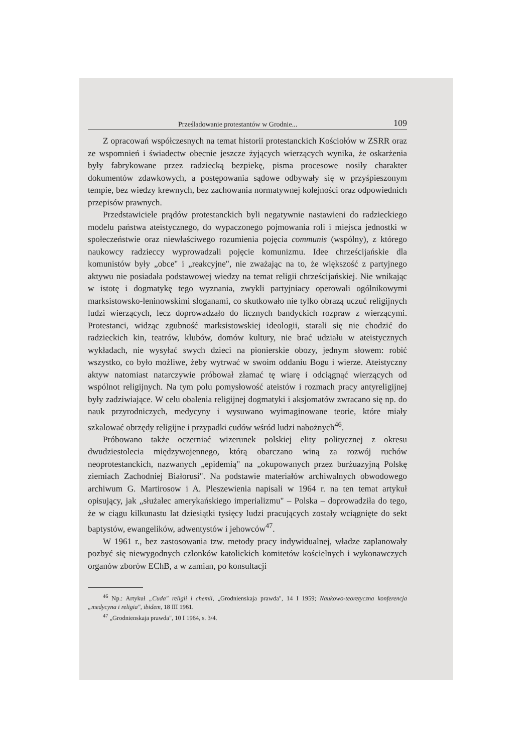Prześladowanie protestantów w Grodnie... 109
Z opracowań współczesnych na temat historii protestanckich Kościołów w ZSRR oraz ze wspomnień i świadectw obecnie jeszcze żyjących wierzących wynika, że oskarżenia były fabrykowane przez radziecką bezpiekę, pisma procesowe nosiły charakter dokumentów zdawkowych, a postępowania sądowe odbywały się w przyśpieszonym tempie, bez wiedzy krewnych, bez zachowania normatywnej kolejności oraz odpowiednich przepisów prawnych.
Przedstawiciele prądów protestanckich byli negatywnie nastawieni do radzieckiego modelu państwa ateistycznego, do wypaczonego pojmowania roli i miejsca jednostki w społeczeństwie oraz niewłaściwego rozumienia pojęcia communis (wspólny), z którego naukowcy radzieccy wyprowadzali pojęcie komunizmu. Idee chrześcijańskie dla komunistów były „obce" i „reakcyjne", nie zważając na to, że większość z partyjnego aktywu nie posiadała podstawowej wiedzy na temat religii chrześcijańskiej. Nie wnikając w istotę i dogmatykę tego wyznania, zwykli partyjniacy operowali ogólnikowymi marksistowsko-leninowskimi sloganami, co skutkowało nie tylko obrazą uczuć religijnych ludzi wierzących, lecz doprowadzało do licznych bandyckich rozpraw z wierzącymi. Protestanci, widząc zgubność marksistowskiej ideologii, starali się nie chodzić do radzieckich kin, teatrów, klubów, domów kultury, nie brać udziału w ateistycznych wykładach, nie wysyłać swych dzieci na pionierskie obozy, jednym słowem: robić wszystko, co było możliwe, żeby wytrwać w swoim oddaniu Bogu i wierze. Ateistyczny aktyw natomiast natarczywie próbował złamać tę wiarę i odciągnąć wierzących od wspólnot religijnych. Na tym polu pomysłowość ateistów i rozmach pracy antyreligijnej były zadziwiające. W celu obalenia religijnej dogmatyki i aksjomatów zwracano się np. do nauk przyrodniczych, medycyny i wysuwano wyimaginowane teorie, które miały szkalować obrzędy religijne i przypadki cudów wśród ludzi nabożnych<sup>46</sup>.
Próbowano także oczerniać wizerunek polskiej elity politycznej z okresu dwudziestolecia międzywojennego, którą obarczano winą za rozwój ruchów neoprotestanckich, nazwanych „epidemią" na „okupowanych przez burżuazyjną Polskę ziemiach Zachodniej Białorusi". Na podstawie materiałów archiwalnych obwodowego archiwum G. Martirosow i A. Pleszewienia napisali w 1964 r. na ten temat artykuł opisujący, jak „służalec amerykańskiego imperializmu" – Polska – doprowadziła do tego, że w ciągu kilkunastu lat dziesiątki tysięcy ludzi pracujących zostały wciągnięte do sekt baptystów, ewangelików, adwentystów i jehowców<sup>47</sup>.
W 1961 r., bez zastosowania tzw. metody pracy indywidualnej, władze zaplanowały pozbyć się niewygodnych członków katolickich komitetów kościelnych i wykonawczych organów zborów EChB, a w zamian, po konsultacji
<sup>46</sup> Np.: Artykuł „Cuda" religii i chemii, „Grodnienskaja prawda", 14 I 1959; Naukowo-teoretyczna konferencja „medycyna i religia", ibidem, 18 III 1961.
<sup>47</sup> „Grodnienskaja prawda", 10 I 1964, s. 3/4.